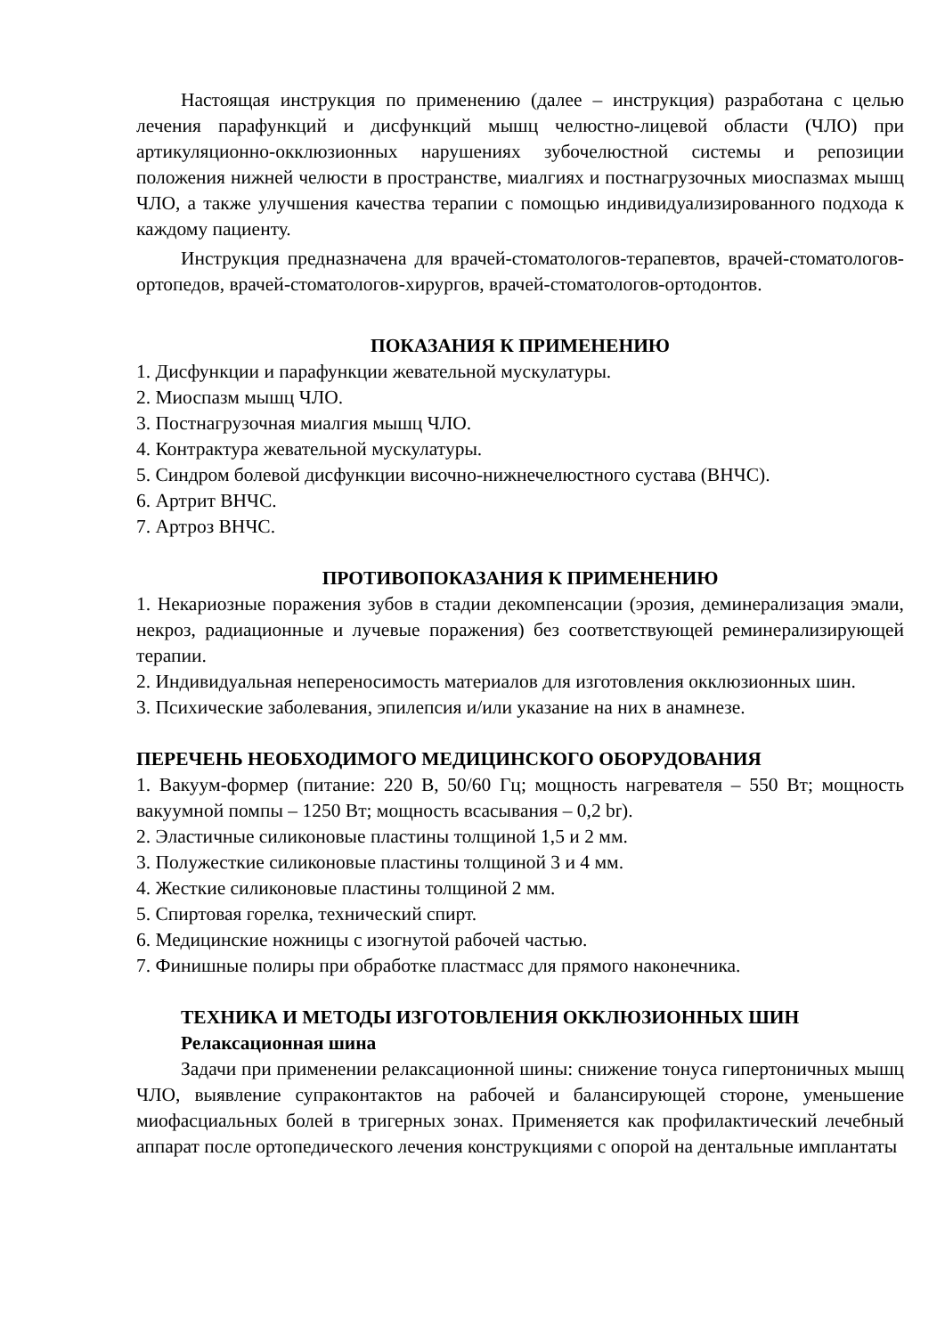Настоящая инструкция по применению (далее – инструкция) разработана с целью лечения парафункций и дисфункций мышц челюстно-лицевой области (ЧЛО) при артикуляционно-окклюзионных нарушениях зубочелюстной системы и репозиции положения нижней челюсти в пространстве, миалгиях и постнагрузочных миоспазмах мышц ЧЛО, а также улучшения качества терапии с помощью индивидуализированного подхода к каждому пациенту.
Инструкция предназначена для врачей-стоматологов-терапевтов, врачей-стоматологов-ортопедов, врачей-стоматологов-хирургов, врачей-стоматологов-ортодонтов.
ПОКАЗАНИЯ К ПРИМЕНЕНИЮ
1. Дисфункции и парафункции жевательной мускулатуры.
2. Миоспазм мышц ЧЛО.
3. Постнагрузочная миалгия мышц ЧЛО.
4. Контрактура жевательной мускулатуры.
5. Синдром болевой дисфункции височно-нижнечелюстного сустава (ВНЧС).
6. Артрит ВНЧС.
7. Артроз ВНЧС.
ПРОТИВОПОКАЗАНИЯ К ПРИМЕНЕНИЮ
1. Некариозные поражения зубов в стадии декомпенсации (эрозия, деминерализация эмали, некроз, радиационные и лучевые поражения) без соответствующей реминерализирующей терапии.
2. Индивидуальная непереносимость материалов для изготовления окклюзионных шин.
3. Психические заболевания, эпилепсия и/или указание на них в анамнезе.
ПЕРЕЧЕНЬ НЕОБХОДИМОГО МЕДИЦИНСКОГО ОБОРУДОВАНИЯ
1. Вакуум-формер (питание: 220 В, 50/60 Гц; мощность нагревателя – 550 Вт; мощность вакуумной помпы – 1250 Вт; мощность всасывания – 0,2 br).
2. Эластичные силиконовые пластины толщиной 1,5 и 2 мм.
3. Полужесткие силиконовые пластины толщиной 3 и 4 мм.
4. Жесткие силиконовые пластины толщиной 2 мм.
5. Спиртовая горелка, технический спирт.
6. Медицинские ножницы с изогнутой рабочей частью.
7. Финишные полиры при обработке пластмасс для прямого наконечника.
ТЕХНИКА И МЕТОДЫ ИЗГОТОВЛЕНИЯ ОККЛЮЗИОННЫХ ШИН
Релаксационная шина
Задачи при применении релаксационной шины: снижение тонуса гипертоничных мышц ЧЛО, выявление супраконтактов на рабочей и балансирующей стороне, уменьшение миофасциальных болей в тригерных зонах. Применяется как профилактический лечебный аппарат после ортопедического лечения конструкциями с опорой на дентальные имплантаты